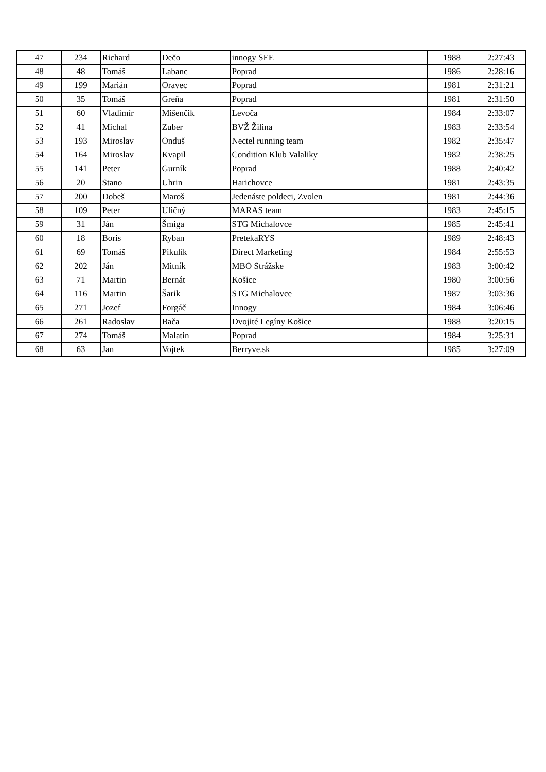| 47 | 234 | Richard | Dečo | innogy SEE | 1988 | 2:27:43 |
| 48 | 48 | Tomáš | Labanc | Poprad | 1986 | 2:28:16 |
| 49 | 199 | Marián | Oravec | Poprad | 1981 | 2:31:21 |
| 50 | 35 | Tomáš | Greňa | Poprad | 1981 | 2:31:50 |
| 51 | 60 | Vladimír | Mišenčik | Levoča | 1984 | 2:33:07 |
| 52 | 41 | Michal | Zuber | BVŽ Žilina | 1983 | 2:33:54 |
| 53 | 193 | Miroslav | Onduš | Nectel running team | 1982 | 2:35:47 |
| 54 | 164 | Miroslav | Kvapil | Condition Klub Valaliky | 1982 | 2:38:25 |
| 55 | 141 | Peter | Gurník | Poprad | 1988 | 2:40:42 |
| 56 | 20 | Stano | Uhrin | Harichovce | 1981 | 2:43:35 |
| 57 | 200 | Dobeš | Maroš | Jedenáste poldeci, Zvolen | 1981 | 2:44:36 |
| 58 | 109 | Peter | Uličný | MARAS team | 1983 | 2:45:15 |
| 59 | 31 | Ján | Šmiga | STG Michalovce | 1985 | 2:45:41 |
| 60 | 18 | Boris | Ryban | PretekaRYS | 1989 | 2:48:43 |
| 61 | 69 | Tomáš | Pikulík | Direct Marketing | 1984 | 2:55:53 |
| 62 | 202 | Ján | Mitník | MBO Strážske | 1983 | 3:00:42 |
| 63 | 71 | Martin | Bernát | Košice | 1980 | 3:00:56 |
| 64 | 116 | Martin | Šarik | STG Michalovce | 1987 | 3:03:36 |
| 65 | 271 | Jozef | Forgáč | Innogy | 1984 | 3:06:46 |
| 66 | 261 | Radoslav | Bača | Dvojité Legíny Košice | 1988 | 3:20:15 |
| 67 | 274 | Tomáš | Malatin | Poprad | 1984 | 3:25:31 |
| 68 | 63 | Jan | Vojtek | Berryve.sk | 1985 | 3:27:09 |